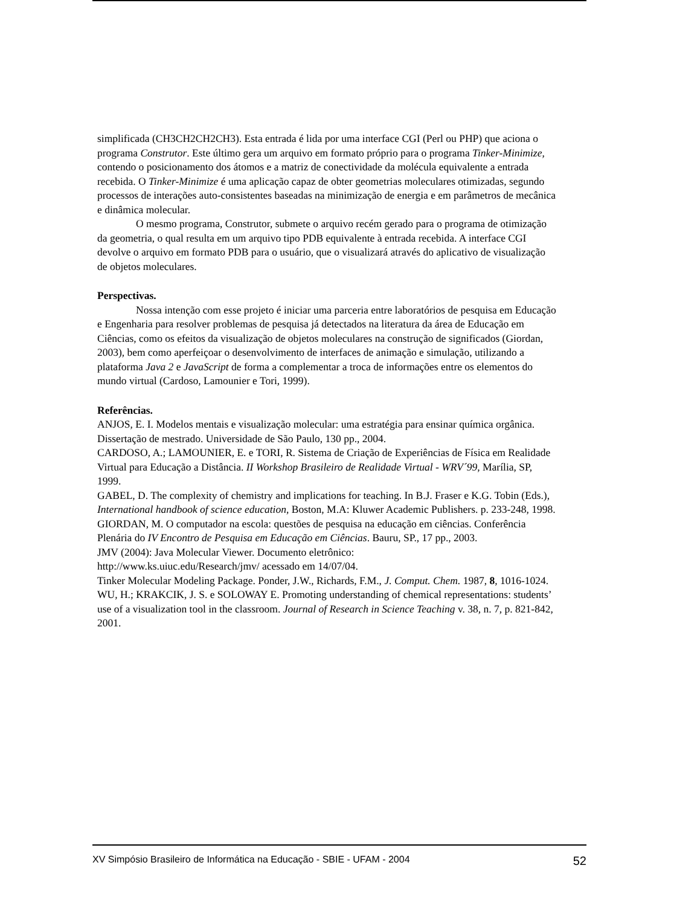simplificada (CH3CH2CH2CH3). Esta entrada é lida por uma interface CGI (Perl ou PHP) que aciona o programa Construtor. Este último gera um arquivo em formato próprio para o programa Tinker-Minimize, contendo o posicionamento dos átomos e a matriz de conectividade da molécula equivalente a entrada recebida. O Tinker-Minimize é uma aplicação capaz de obter geometrias moleculares otimizadas, segundo processos de interações auto-consistentes baseadas na minimização de energia e em parâmetros de mecânica e dinâmica molecular.
O mesmo programa, Construtor, submete o arquivo recém gerado para o programa de otimização da geometria, o qual resulta em um arquivo tipo PDB equivalente à entrada recebida. A interface CGI devolve o arquivo em formato PDB para o usuário, que o visualizará através do aplicativo de visualização de objetos moleculares.
Perspectivas.
Nossa intenção com esse projeto é iniciar uma parceria entre laboratórios de pesquisa em Educação e Engenharia para resolver problemas de pesquisa já detectados na literatura da área de Educação em Ciências, como os efeitos da visualização de objetos moleculares na construção de significados (Giordan, 2003), bem como aperfeiçoar o desenvolvimento de interfaces de animação e simulação, utilizando a plataforma Java 2 e JavaScript de forma a complementar a troca de informações entre os elementos do mundo virtual (Cardoso, Lamounier e Tori, 1999).
Referências.
ANJOS, E. I. Modelos mentais e visualização molecular: uma estratégia para ensinar química orgânica. Dissertação de mestrado. Universidade de São Paulo, 130 pp., 2004.
CARDOSO, A.; LAMOUNIER, E. e TORI, R. Sistema de Criação de Experiências de Física em Realidade Virtual para Educação a Distância. II Workshop Brasileiro de Realidade Virtual - WRV´99, Marília, SP, 1999.
GABEL, D. The complexity of chemistry and implications for teaching. In B.J. Fraser e K.G. Tobin (Eds.), International handbook of science education, Boston, M.A: Kluwer Academic Publishers. p. 233-248, 1998.
GIORDAN, M. O computador na escola: questões de pesquisa na educação em ciências. Conferência Plenária do IV Encontro de Pesquisa em Educação em Ciências. Bauru, SP., 17 pp., 2003.
JMV (2004): Java Molecular Viewer. Documento eletrônico:
http://www.ks.uiuc.edu/Research/jmv/ acessado em 14/07/04.
Tinker Molecular Modeling Package. Ponder, J.W., Richards, F.M., J. Comput. Chem. 1987, 8, 1016-1024.
WU, H.; KRAKCIK, J. S. e SOLOWAY E. Promoting understanding of chemical representations: students’ use of a visualization tool in the classroom. Journal of Research in Science Teaching v. 38, n. 7, p. 821-842, 2001.
XV Simpósio Brasileiro de Informática na Educação - SBIE - UFAM - 2004 52